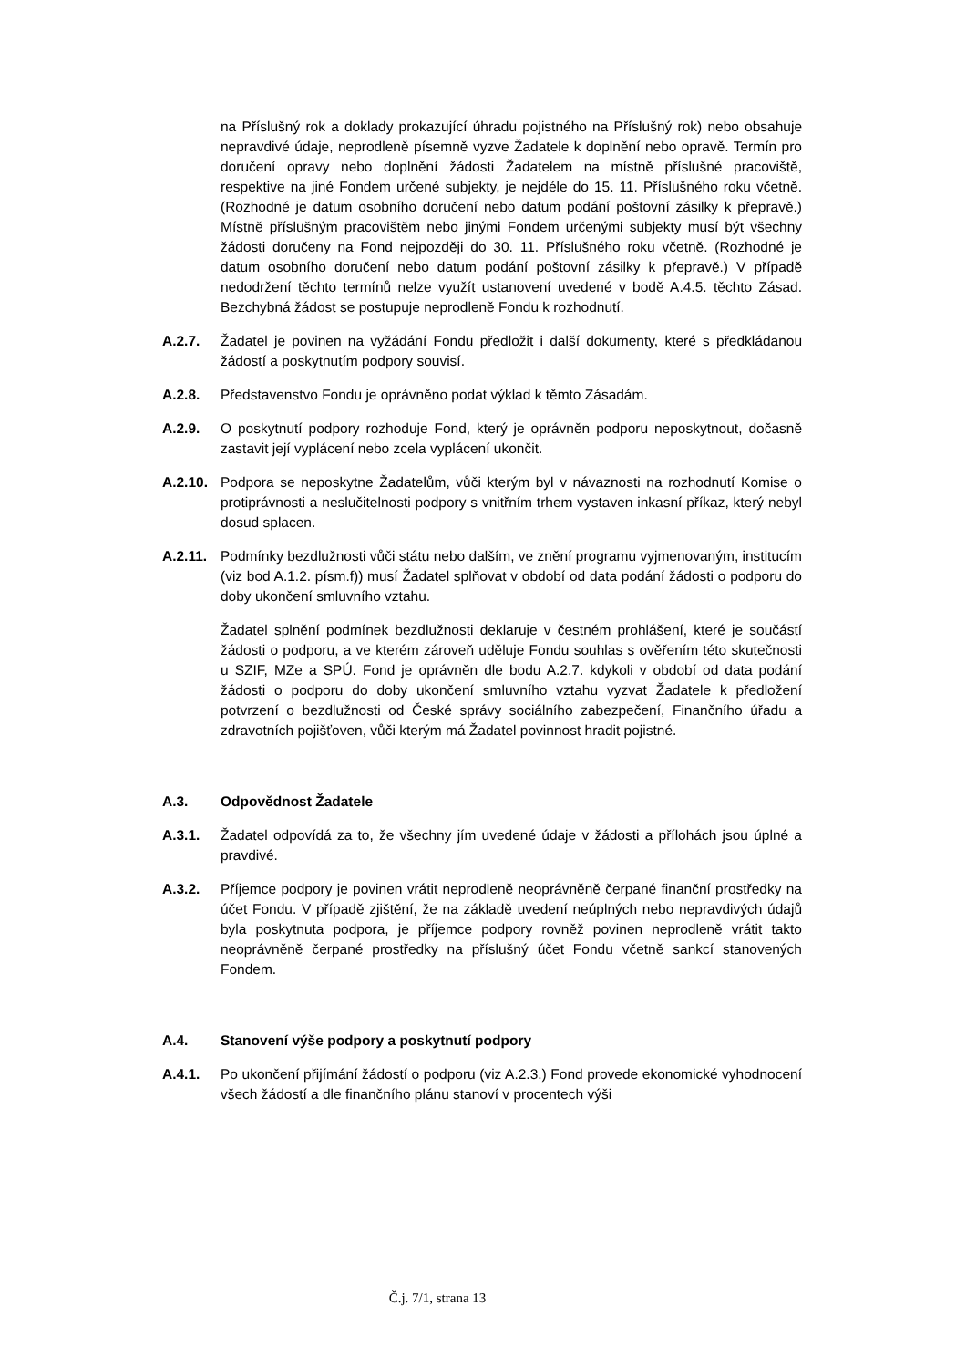na Příslušný rok a doklady prokazující úhradu pojistného na Příslušný rok) nebo obsahuje nepravdivé údaje, neprodleně písemně vyzve Žadatele k doplnění nebo opravě. Termín pro doručení opravy nebo doplnění žádosti Žadatelem na místně příslušné pracoviště, respektive na jiné Fondem určené subjekty, je nejdéle do 15. 11. Příslušného roku včetně. (Rozhodné je datum osobního doručení nebo datum podání poštovní zásilky k přepravě.) Místně příslušným pracovištěm nebo jinými Fondem určenými subjekty musí být všechny žádosti doručeny na Fond nejpozději do 30. 11. Příslušného roku včetně. (Rozhodné je datum osobního doručení nebo datum podání poštovní zásilky k přepravě.) V případě nedodržení těchto termínů nelze využít ustanovení uvedené v bodě A.4.5. těchto Zásad. Bezchybná žádost se postupuje neprodleně Fondu k rozhodnutí.
A.2.7. Žadatel je povinen na vyžádání Fondu předložit i další dokumenty, které s předkládanou žádostí a poskytnutím podpory souvisí.
A.2.8. Představenstvo Fondu je oprávněno podat výklad k těmto Zásadám.
A.2.9. O poskytnutí podpory rozhoduje Fond, který je oprávněn podporu neposkytnout, dočasně zastavit její vyplácení nebo zcela vyplácení ukončit.
A.2.10.
Podpora se neposkytne Žadatelům, vůči kterým byl v návaznosti na rozhodnutí Komise o protiprávnosti a neslučitelnosti podpory s vnitřním trhem vystaven inkasní příkaz, který nebyl dosud splacen.
A.2.11.
Podmínky bezdlužnosti vůči státu nebo dalším, ve znění programu vyjmenovaným, institucím (viz bod A.1.2. písm.f)) musí Žadatel splňovat v období od data podání žádosti o podporu do doby ukončení smluvního vztahu.
Žadatel splnění podmínek bezdlužnosti deklaruje v čestném prohlášení, které je součástí žádosti o podporu, a ve kterém zároveň uděluje Fondu souhlas s ověřením této skutečnosti u SZIF, MZe a SPÚ. Fond je oprávněn dle bodu A.2.7. kdykoli v období od data podání žádosti o podporu do doby ukončení smluvního vztahu vyzvat Žadatele k předložení potvrzení o bezdlužnosti od České správy sociálního zabezpečení, Finančního úřadu a zdravotních pojišťoven, vůči kterým má Žadatel povinnost hradit pojistné.
A.3. Odpovědnost Žadatele
A.3.1. Žadatel odpovídá za to, že všechny jím uvedené údaje v žádosti a přílohách jsou úplné a pravdivé.
A.3.2. Příjemce podpory je povinen vrátit neprodleně neoprávněně čerpané finanční prostředky na účet Fondu. V případě zjištění, že na základě uvedení neúplných nebo nepravdivých údajů byla poskytnuta podpora, je příjemce podpory rovněž povinen neprodleně vrátit takto neoprávněně čerpané prostředky na příslušný účet Fondu včetně sankcí stanovených Fondem.
A.4. Stanovení výše podpory a poskytnutí podpory
A.4.1. Po ukončení přijímání žádostí o podporu (viz A.2.3.) Fond provede ekonomické vyhodnocení všech žádostí a dle finančního plánu stanoví v procentech výši
Č.j. 7/1, strana 13